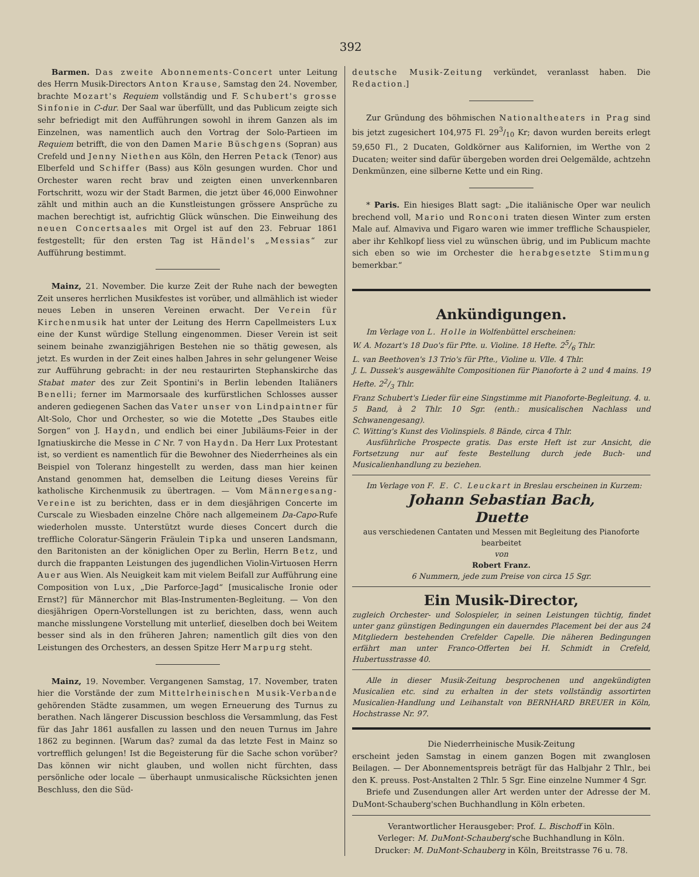392
Barmen. Das zweite Abonnements-Concert unter Leitung des Herrn Musik-Directors Anton Krause, Samstag den 24. November, brachte Mozart's Requiem vollständig und F. Schubert's grosse Sinfonie in C-dur. Der Saal war überfüllt, und das Publicum zeigte sich sehr befriedigt mit den Aufführungen sowohl in ihrem Ganzen als im Einzelnen, was namentlich auch den Vortrag der Solo-Partieen im Requiem betrifft, die von den Damen Marie Büschgens (Sopran) aus Crefeld und Jenny Niethen aus Köln, den Herren Petack (Tenor) aus Elberfeld und Schiffer (Bass) aus Köln gesungen wurden. Chor und Orchester waren recht brav und zeigten einen unverkennbaren Fortschritt, wozu wir der Stadt Barmen, die jetzt über 46,000 Einwohner zählt und mithin auch an die Kunstleistungen grössere Ansprüche zu machen berechtigt ist, aufrichtig Glück wünschen. Die Einweihung des neuen Concertsaales mit Orgel ist auf den 23. Februar 1861 festgestellt; für den ersten Tag ist Händel's „Messias“ zur Aufführung bestimmt.
Mainz, 21. November. Die kurze Zeit der Ruhe nach der bewegten Zeit unseres herrlichen Musikfestes ist vorüber, und allmählich ist wieder neues Leben in unseren Vereinen erwacht. Der Verein für Kirchenmusik hat unter der Leitung des Herrn Capellmeisters Lux eine der Kunst würdige Stellung eingenommen. Dieser Verein ist seit seinem beinahe zwanzigjährigen Bestehen nie so thätig gewesen, als jetzt. Es wurden in der Zeit eines halben Jahres in sehr gelungener Weise zur Aufführung gebracht: in der neu restaurirten Stephanskirche das Stabat mater des zur Zeit Spontini's in Berlin lebenden Italiäners Benelli; ferner im Marmorsaale des kurfürstlichen Schlosses ausser anderen gediegenen Sachen das Vater unser von Lindpaintner für Alt-Solo, Chor und Orchester, so wie die Motette „Des Staubes eitle Sorgen“ von J. Haydn, und endlich bei einer Jubiläums-Feier in der Ignatiuskirche die Messe in C Nr. 7 von Haydn. Da Herr Lux Protestant ist, so verdient es namentlich für die Bewohner des Niederrheines als ein Beispiel von Toleranz hingestellt zu werden, dass man hier keinen Anstand genommen hat, demselben die Leitung dieses Vereins für katholische Kirchenmusik zu übertragen. — Vom Männergesang-Vereine ist zu berichten, dass er in dem diesjährigen Concerte im Curscale zu Wiesbaden einzelne Chöre nach allgemeinem Da-Capo-Rufe wiederholen musste. Unterstützt wurde dieses Concert durch die treffliche Coloratur-Sängerin Fräulein Tipka und unseren Landsmann, den Baritonisten an der königlichen Oper zu Berlin, Herrn Betz, und durch die frappanten Leistungen des jugendlichen Violin-Virtuosen Herrn Auer aus Wien. Als Neuigkeit kam mit vielem Beifall zur Aufführung eine Composition von Lux, „Die Parforce-Jagd“ [musicalische Ironie oder Ernst?] für Männerchor mit Blas-Instrumenten-Begleitung. — Von den diesjährigen Opern-Vorstellungen ist zu berichten, dass, wenn auch manche misslungene Vorstellung mit unterlief, dieselben doch bei Weitem besser sind als in den früheren Jahren; namentlich gilt dies von den Leistungen des Orchesters, an dessen Spitze Herr Marpurg steht.
Mainz, 19. November. Vergangenen Samstag, 17. November, traten hier die Vorstände der zum Mittelrheinischen Musik-Verbande gehörenden Städte zusammen, um wegen Erneuerung des Turnus zu berathen. Nach längerer Discussion beschloss die Versammlung, das Fest für das Jahr 1861 ausfallen zu lassen und den neuen Turnus im Jahre 1862 zu beginnen. [Warum das? zumal da das letzte Fest in Mainz so vortrefflich gelungen! Ist die Begeisterung für die Sache schon vorüber? Das können wir nicht glauben, und wollen nicht fürchten, dass persönliche oder locale — überhaupt unmusicalische Rücksichten jenen Beschluss, den die Süd-
deutsche Musik-Zeitung verkündet, veranlasst haben. Die Redaction.]
Zur Gründung des böhmischen Nationaltheaters in Prag sind bis jetzt zugesichert 104,975 Fl. 293/10 Kr; davon wurden bereits erlegt 59,650 Fl., 2 Ducaten, Goldkörner aus Kalifornien, im Werthe von 2 Ducaten; weiter sind dafür übergeben worden drei Oelgemälde, achtzehn Denkmünzen, eine silberne Kette und ein Ring.
* Paris. Ein hiesiges Blatt sagt: „Die italiänische Oper war neulich brechend voll, Mario und Ronconi traten diesen Winter zum ersten Male auf. Almaviva und Figaro waren wie immer treffliche Schauspieler, aber ihr Kehlkopf liess viel zu wünschen übrig, und im Publicum machte sich eben so wie im Orchester die herabgesetzte Stimmung bemerkbar.“
Ankündigungen.
Im Verlage von L. Holle in Wolfenbüttel erscheinen:
W. A. Mozart's 18 Duo's für Pfte. u. Violine. 18 Hefte. 25/6 Thlr.
L. van Beethoven's 13 Trio's für Pfte., Violine u. Vlle. 4 Thlr.
J. L. Dussek's ausgewählte Compositionen für Pianoforte à 2 und 4 mains. 19 Hefte. 22/3 Thlr.
Franz Schubert's Lieder für eine Singstimme mit Pianoforte-Begleitung. 4. u. 5 Band, à 2 Thlr. 10 Sgr. (enth.: musicalischen Nachlass und Schwanengesang).
C. Witting's Kunst des Violinspiels. 8 Bände, circa 4 Thlr.
Ausführliche Prospecte gratis. Das erste Heft ist zur Ansicht, die Fortsetzung nur auf feste Bestellung durch jede Buch- und Musicalienhandlung zu beziehen.
Im Verlage von F. E. C. Leuckart in Breslau erscheinen in Kurzem:
Johann Sebastian Bach,
Duette
aus verschiedenen Cantaten und Messen mit Begleitung des Pianoforte bearbeitet
von
Robert Franz.
6 Nummern, jede zum Preise von circa 15 Sgr.
Ein Musik-Director,
zugleich Orchester- und Solospieler, in seinen Leistungen tüchtig, findet unter ganz günstigen Bedingungen ein dauerndes Placement bei der aus 24 Mitgliedern bestehenden Crefelder Capelle. Die näheren Bedingungen erfährt man unter Franco-Offerten bei H. Schmidt in Crefeld, Hubertusstrasse 40.
Alle in dieser Musik-Zeitung besprochenen und angekündigten Musicalien etc. sind zu erhalten in der stets vollständig assortirten Musicalien-Handlung und Leihanstalt von BERNHARD BREUER in Köln, Hochstrasse Nr. 97.
Die Niederrheinische Musik-Zeitung
erscheint jeden Samstag in einem ganzen Bogen mit zwanglosen Beilagen. — Der Abonnementspreis beträgt für das Halbjahr 2 Thlr., bei den K. preuss. Post-Anstalten 2 Thlr. 5 Sgr. Eine einzelne Nummer 4 Sgr.
Briefe und Zusendungen aller Art werden unter der Adresse der M. DuMont-Schauberg'schen Buchhandlung in Köln erbeten.
Verantwortlicher Herausgeber: Prof. L. Bischoff in Köln.
Verleger: M. DuMont-Schauberg'sche Buchhandlung in Köln.
Drucker: M. DuMont-Schauberg in Köln, Breitstrasse 76 u. 78.